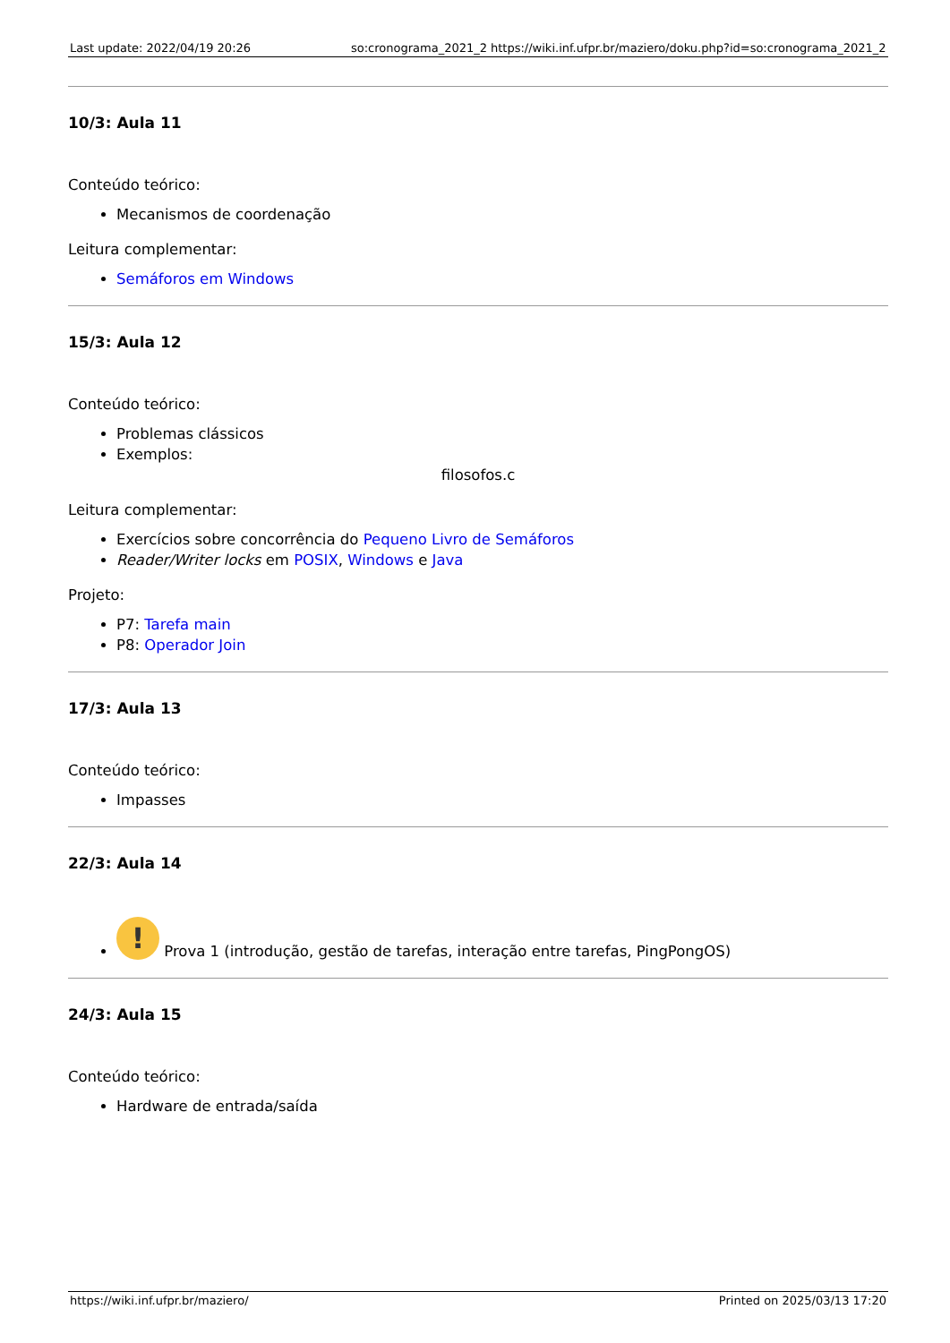Last update: 2022/04/19 20:26 so:cronograma_2021_2 https://wiki.inf.ufpr.br/maziero/doku.php?id=so:cronograma_2021_2
10/3: Aula 11
Conteúdo teórico:
Mecanismos de coordenação
Leitura complementar:
Semáforos em Windows
15/3: Aula 12
Conteúdo teórico:
Problemas clássicos
Exemplos:
filosofos.c
Leitura complementar:
Exercícios sobre concorrência do Pequeno Livro de Semáforos
Reader/Writer locks em POSIX, Windows e Java
Projeto:
P7: Tarefa main
P8: Operador Join
17/3: Aula 13
Conteúdo teórico:
Impasses
22/3: Aula 14
! Prova 1 (introdução, gestão de tarefas, interação entre tarefas, PingPongOS)
24/3: Aula 15
Conteúdo teórico:
Hardware de entrada/saída
https://wiki.inf.ufpr.br/maziero/ Printed on 2025/03/13 17:20